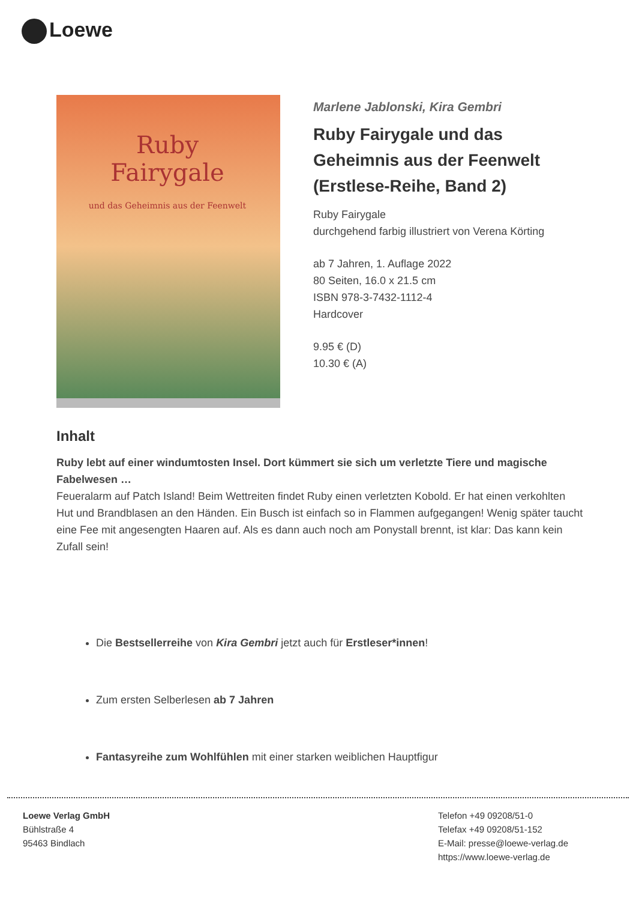Loewe
Ruby
Fairygale
und das Geheimnis aus der Feenwelt
Marlene Jablonski, Kira Gembri
Ruby Fairygale und das Geheimnis aus der Feenwelt (Erstlese-Reihe, Band 2)
Ruby Fairygale
durchgehend farbig illustriert von Verena Körting
ab 7 Jahren, 1. Auflage 2022
80 Seiten, 16.0 x 21.5 cm
ISBN 978-3-7432-1112-4
Hardcover
9.95 € (D)
10.30 € (A)
Inhalt
Ruby lebt auf einer windumtosten Insel. Dort kümmert sie sich um verletzte Tiere und magische Fabelwesen …
Feueralarm auf Patch Island! Beim Wettreiten findet Ruby einen verletzten Kobold. Er hat einen verkohlten Hut und Brandblasen an den Händen. Ein Busch ist einfach so in Flammen aufgegangen! Wenig später taucht eine Fee mit angesengten Haaren auf. Als es dann auch noch am Ponystall brennt, ist klar: Das kann kein Zufall sein!
Die Bestsellerreihe von Kira Gembri jetzt auch für Erstleser*innen!
Zum ersten Selberlesen ab 7 Jahren
Fantasyreihe zum Wohlfühlen mit einer starken weiblichen Hauptfigur
Loewe Verlag GmbH
Bühlstraße 4
95463 Bindlach
Telefon +49 09208/51-0
Telefax +49 09208/51-152
E-Mail: presse@loewe-verlag.de
https://www.loewe-verlag.de